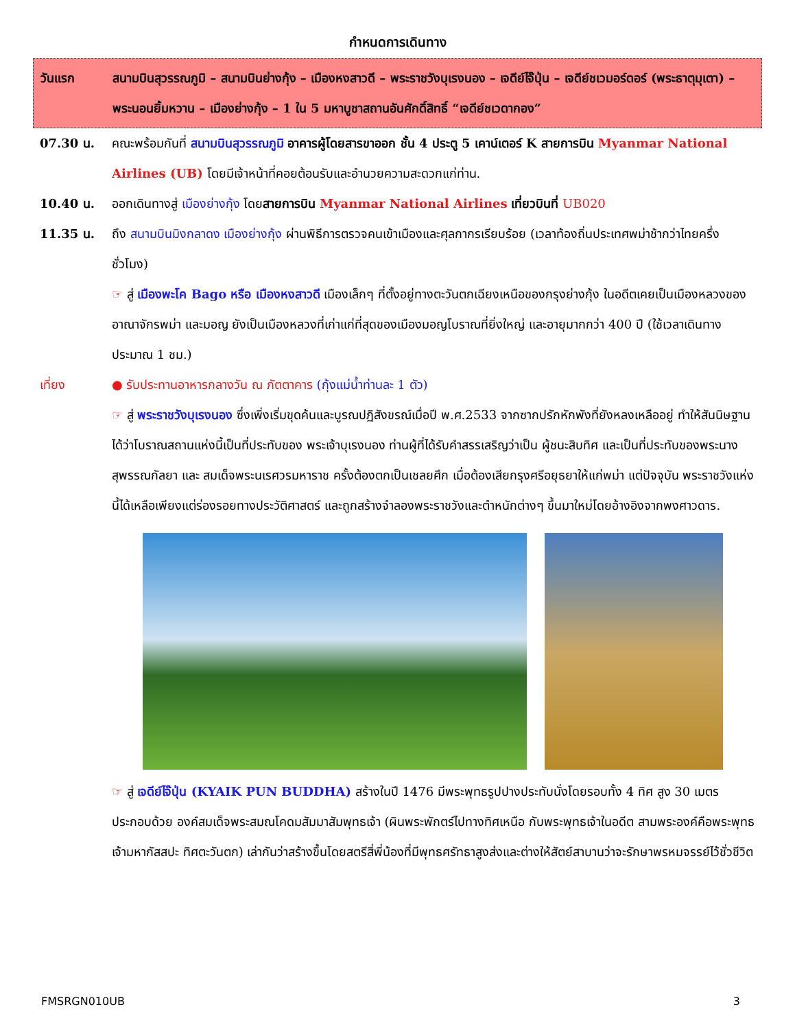กำหนดการเดินทาง
วันแรก สนามบินสุวรรณภูมิ – สนามบินย่างกุ้ง – เมืองหงสาวดี – พระราชวังบุเรงนอง – เจดีย์ไจ๊ปุ่น – เจดีย์ชเวมอร์ดอร์ (พระธาตุมุเตา) – พระนอนยิ้มหวาน – เมืองย่างกุ้ง – 1 ใน 5 มหาบูชาสถานอันศักดิ์สิทธิ์ “เจดีย์ชเวดากอง”
07.30 น. คณะพร้อมกันที่ สนามบินสุวรรณภูมิ อาคารผู้โดยสารขาออก ชั้น 4 ประตู 5 เคาน์เตอร์ K สายการบิน Myanmar National Airlines (UB) โดยมีเจ้าหน้าที่คอยต้อนรับและอำนวยความสะดวกแก่ท่าน.
10.40 น. ออกเดินทางสู่ เมืองย่างกุ้ง โดยสายการบิน Myanmar National Airlines เที่ยวบินที่ UB020
11.35 น. ถึง สนามบินมิงกลาดง เมืองย่างกุ้ง ผ่านพิธีการตรวจคนเข้าเมืองและศุลกากรเรียบร้อย (เวลาท้องถิ่นประเทศพม่าช้ากว่าไทยครึ่งชั่วโมง)
☞ สู่ เมืองพะโค Bago หรือ เมืองหงสาวดี เมืองเล็กๆ ที่ตั้งอยู่ทางตะวันตกเฉียงเหนือของกรุงย่างกุ้ง ในอดีตเคยเป็นเมืองหลวงของอาณาจักรพม่า และมอญ ยังเป็นเมืองหลวงที่เก่าแก่ที่สุดของเมืองมอญโบราณที่ยิ่งใหญ่ และอายุมากกว่า 400 ปี (ใช้เวลาเดินทางประมาณ 1 ชม.)
เที่ยง ● รับประทานอาหารกลางวัน ณ ภัตตาคาร (กุ้งแม่น้ำท่านละ 1 ตัว)
☞ สู่ พระราชวังบุเรงนอง ซึ่งเพิ่งเริ่มขุดค้นและบูรณปฏิสังขรณ์เมื่อปี พ.ศ.2533 จากซากปรักหักพังที่ยังหลงเหลืออยู่ ทำให้สันนิษฐานได้ว่าโบราณสถานแห่งนี้เป็นที่ประทับของ พระเจ้าบุเรงนอง ท่านผู้ที่ได้รับคำสรรเสริญว่าเป็น ผู้ชนะสิบทิศ และเป็นที่ประทับของพระนางสุพรรณกัลยา และ สมเด็จพระนเรศวรมหาราช ครั้งต้องตกเป็นเชลยศึก เมื่อต้องเสียกรุงศรีอยุธยาให้แก่พม่า แต่ปัจจุบัน พระราชวังแห่งนี้ได้เหลือเพียงแต่ร่องรอยทางประวัติศาสตร์ และถูกสร้างจำลองพระราชวังและตำหนักต่างๆ ขึ้นมาใหม่โดยอ้างอิงจากพงศาวดาร.
☞ สู่ เจดีย์ไจ๊ปุ่น (KYAIK PUN BUDDHA) สร้างในปี 1476 มีพระพุทธรูปปางประทับนั่งโดยรอบทั้ง 4 ทิศ สูง 30 เมตร ประกอบด้วย องค์สมเด็จพระสมณโคดมสัมมาสัมพุทธเจ้า (ผินพระพักตร์ไปทางทิศเหนือ กับพระพุทธเจ้าในอดีต สามพระองค์คือพระพุทธเจ้ามหากัสสปะ ทิศตะวันตก) เล่ากันว่าสร้างขึ้นโดยสตรีสี่พี่น้องที่มีพุทธศรัทธาสูงส่งและต่างให้สัตย์สาบานว่าจะรักษาพรหมจรรย์ไว้ชั่วชีวิต
FMSRGN010UB 3